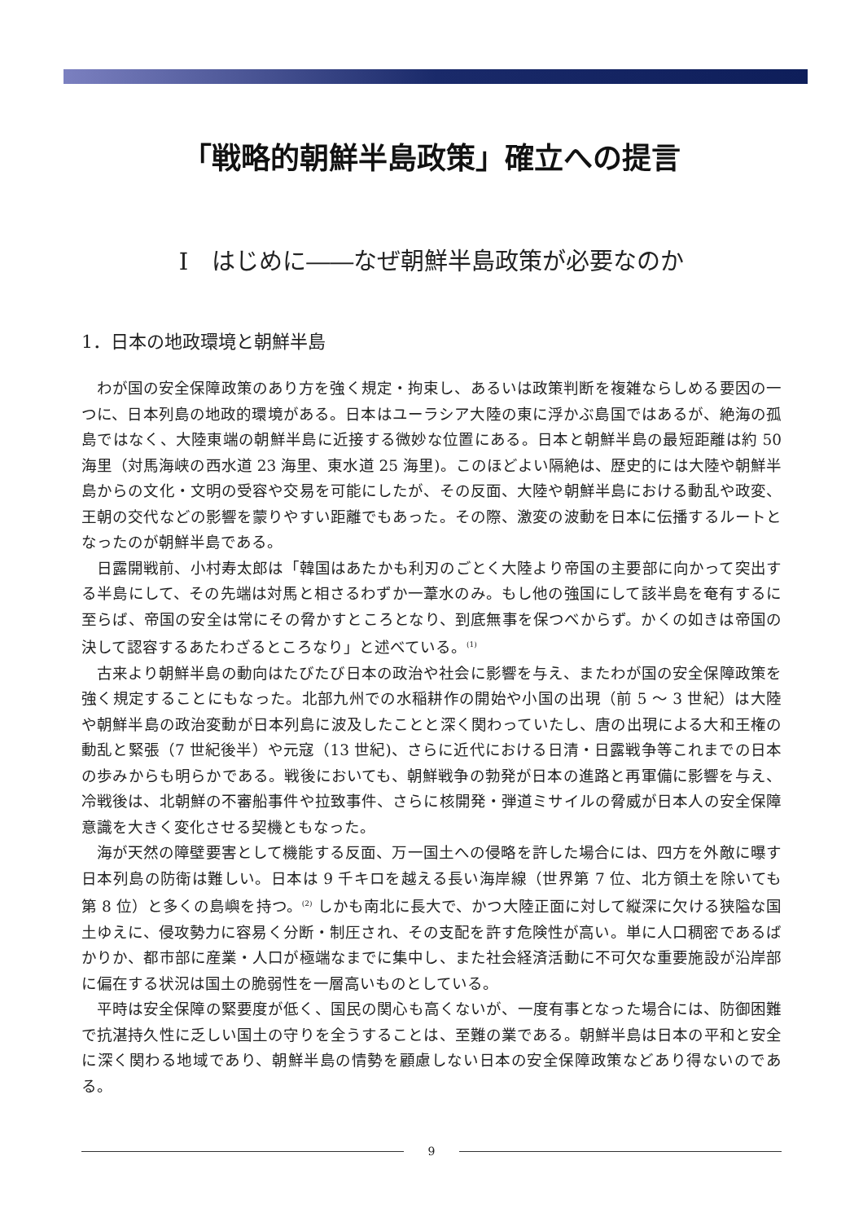「戦略的朝鮮半島政策」確立への提言
Ⅰ　はじめに――なぜ朝鮮半島政策が必要なのか
1．日本の地政環境と朝鮮半島
わが国の安全保障政策のあり方を強く規定・拘束し、あるいは政策判断を複雑ならしめる要因の一つに、日本列島の地政的環境がある。日本はユーラシア大陸の東に浮かぶ島国ではあるが、絶海の孤島ではなく、大陸東端の朝鮮半島に近接する微妙な位置にある。日本と朝鮮半島の最短距離は約 50 海里（対馬海峡の西水道 23 海里、東水道 25 海里)。このほどよい隔絶は、歴史的には大陸や朝鮮半島からの文化・文明の受容や交易を可能にしたが、その反面、大陸や朝鮮半島における動乱や政変、王朝の交代などの影響を蒙りやすい距離でもあった。その際、激変の波動を日本に伝播するルートとなったのが朝鮮半島である。
日露開戦前、小村寿太郎は「韓国はあたかも利刃のごとく大陸より帝国の主要部に向かって突出する半島にして、その先端は対馬と相さるわずか一葦水のみ。もし他の強国にして該半島を奄有するに至らば、帝国の安全は常にその脅かすところとなり、到底無事を保つべからず。かくの如きは帝国の決して認容するあたわざるところなり」と述べている。<sup>(1)</sup>
古来より朝鮮半島の動向はたびたび日本の政治や社会に影響を与え、またわが国の安全保障政策を強く規定することにもなった。北部九州での水稲耕作の開始や小国の出現（前 5 〜 3 世紀）は大陸や朝鮮半島の政治変動が日本列島に波及したことと深く関わっていたし、唐の出現による大和王権の動乱と緊張（7 世紀後半）や元寇（13 世紀)、さらに近代における日清・日露戦争等これまでの日本の歩みからも明らかである。戦後においても、朝鮮戦争の勃発が日本の進路と再軍備に影響を与え、冷戦後は、北朝鮮の不審船事件や拉致事件、さらに核開発・弾道ミサイルの脅威が日本人の安全保障意識を大きく変化させる契機ともなった。
海が天然の障壁要害として機能する反面、万一国土への侵略を許した場合には、四方を外敵に曝す日本列島の防衛は難しい。日本は 9 千キロを越える長い海岸線（世界第 7 位、北方領土を除いても第 8 位）と多くの島嶼を持つ。<sup>(2)</sup> しかも南北に長大で、かつ大陸正面に対して縦深に欠ける狭隘な国土ゆえに、侵攻勢力に容易く分断・制圧され、その支配を許す危険性が高い。単に人口稠密であるばかりか、都市部に産業・人口が極端なまでに集中し、また社会経済活動に不可欠な重要施設が沿岸部に偏在する状況は国土の脆弱性を一層高いものとしている。
平時は安全保障の緊要度が低く、国民の関心も高くないが、一度有事となった場合には、防御困難で抗湛持久性に乏しい国土の守りを全うすることは、至難の業である。朝鮮半島は日本の平和と安全に深く関わる地域であり、朝鮮半島の情勢を顧慮しない日本の安全保障政策などあり得ないのである。
9